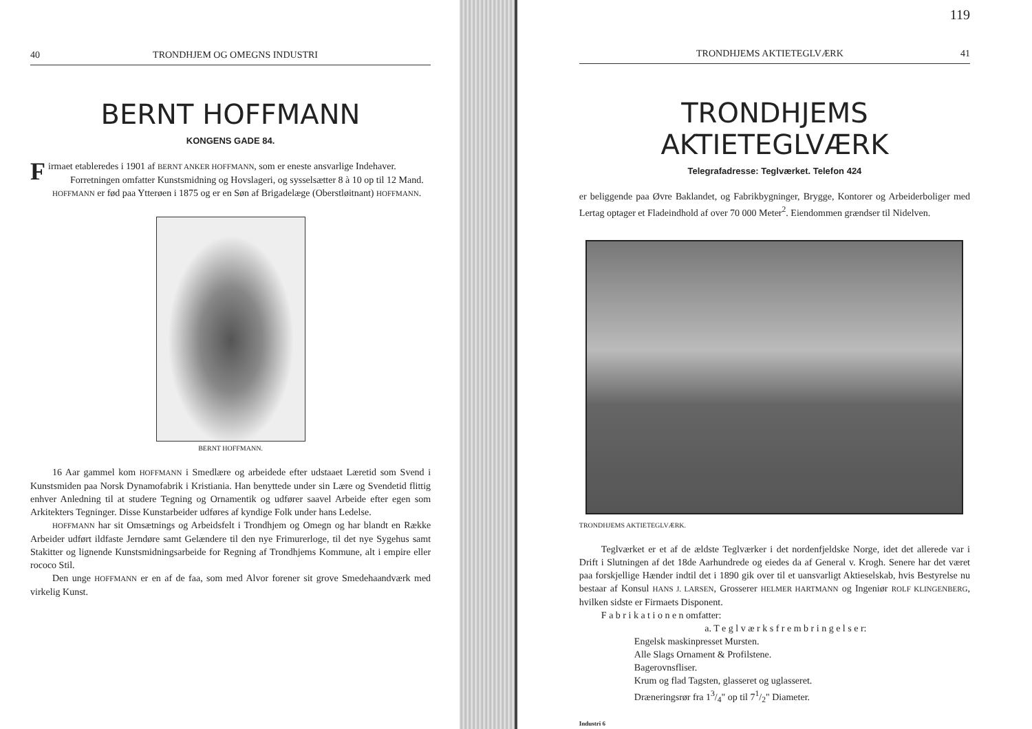40 TRONDHJEM OG OMEGNS INDUSTRI
BERNT HOFFMANN
KONGENS GADE 84.
Firmaet etableredes i 1901 af BERNT ANKER HOFFMANN, som er eneste ansvarlige Indehaver.
Forretningen omfatter Kunstsmidning og Hovslageri, og sysselsætter 8 à 10 op til 12 Mand.
HOFFMANN er fød paa Ytterøen i 1875 og er en Søn af Brigadelæge (Oberstløitnant) HOFFMANN.
BERNT HOFFMANN.
16 Aar gammel kom HOFFMANN i Smedlære og arbeidede efter udstaaet Læretid som Svend i Kunstsmiden paa Norsk Dynamofabrik i Kristiania. Han benyttede under sin Lære og Svendetid flittig enhver Anledning til at studere Tegning og Ornamentik og udfører saavel Arbeide efter egen som Arkitekters Tegninger. Disse Kunstarbeider udføres af kyndige Folk under hans Ledelse.
HOFFMANN har sit Omsætnings og Arbeidsfelt i Trondhjem og Omegn og har blandt en Række Arbeider udført ildfaste Jerndøre samt Gelændere til den nye Frimurerloge, til det nye Sygehus samt Stakitter og lignende Kunstsmidningsarbeide for Regning af Trondhjems Kommune, alt i empire eller rococo Stil.
Den unge HOFFMANN er en af de faa, som med Alvor forener sit grove Smedehaandværk med virkelig Kunst.
119
TRONDHJEMS AKTIETEGLVÆRK 41
TRONDHJEMS AKTIETEGLVÆRK
Telegrafadresse: Teglværket. Telefon 424
er beliggende paa Øvre Baklandet, og Fabrikbygninger, Brygge, Kontorer og Arbeiderboliger med Lertag optager et Fladeindhold af over 70 000 Meter<sup>2</sup>. Eiendommen grændser til Nidelven.
TRONDHJEMS AKTIETEGLVÆRK.
Teglværket er et af de ældste Teglværker i det nordenfjeldske Norge, idet det allerede var i Drift i Slutningen af det 18de Aarhundrede og eiedes da af General v. Krogh. Senere har det været paa forskjellige Hænder indtil det i 1890 gik over til et uansvarligt Aktieselskab, hvis Bestyrelse nu bestaar af Konsul HANS J. LARSEN, Grosserer HELMER HARTMANN og Ingeniør ROLF KLINGENBERG, hvilken sidste er Firmaets Disponent.
F a b r i k a t i o n e n omfatter:
a. T e g l v æ r k s f r e m b r i n g e l s e r:
Engelsk maskinpresset Mursten.
Alle Slags Ornament & Profilstene.
Bagerovnsfliser.
Krum og flad Tagsten, glasseret og uglasseret.
Dræneringsrør fra 13/4" op til 71/2" Diameter.
Industri 6